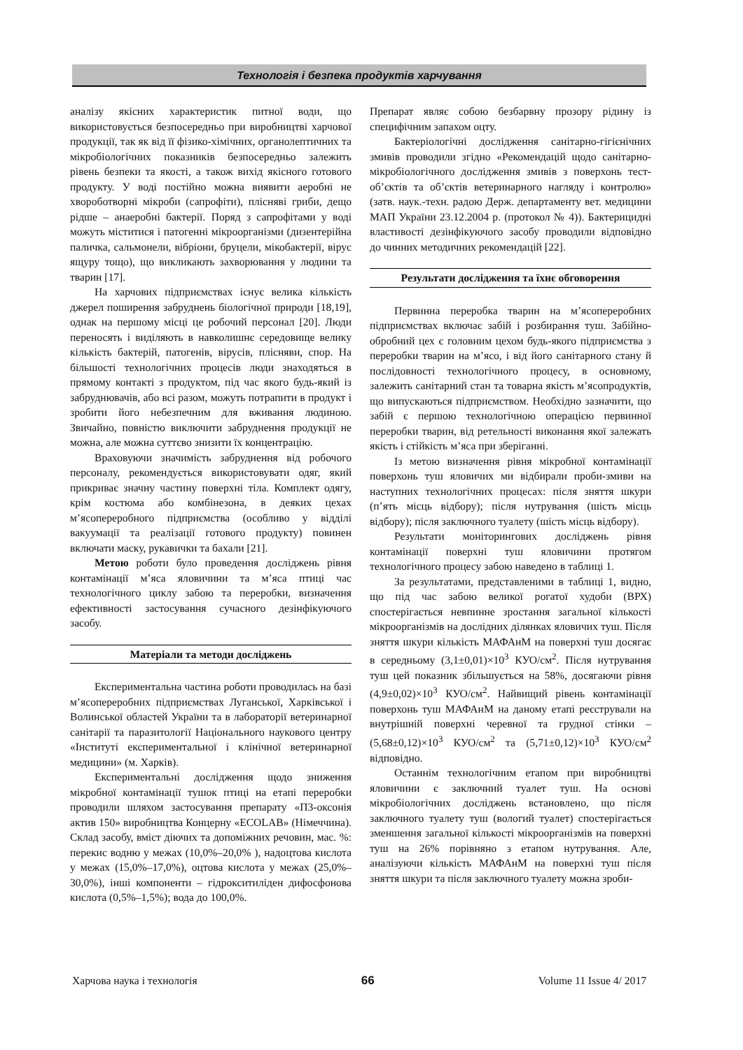Технологія і безпека продуктів харчування
аналізу якісних характеристик питної води, що використовується безпосередньо при виробництві харчової продукції, так як від її фізико-хімічних, органолептичних та мікробіологічних показників безпосередньо залежить рівень безпеки та якості, а також вихід якісного готового продукту. У воді постійно можна виявити аеробні не хвороботворні мікроби (сапрофіти), плісняві гриби, дещо рідше – анаеробні бактерії. Поряд з сапрофітами у воді можуть міститися і патогенні мікроорганізми (дизентерійна паличка, сальмонели, вібріони, бруцели, мікобактерії, вірус ящуру тощо), що викликають захворювання у людини та тварин [17].
На харчових підприємствах існує велика кількість джерел поширення забруднень біологічної природи [18,19], однак на першому місці це робочий персонал [20]. Люди переносять і виділяють в навколишнє середовище велику кількість бактерій, патогенів, вірусів, плісняви, спор. На більшості технологічних процесів люди знаходяться в прямому контакті з продуктом, під час якого будь-який із забруднювачів, або всі разом, можуть потрапити в продукт і зробити його небезпечним для вживання людиною. Звичайно, повністю виключити забруднення продукції не можна, але можна суттєво знизити їх концентрацію.
Враховуючи значимість забруднення від робочого персоналу, рекомендується використовувати одяг, який прикриває значну частину поверхні тіла. Комплект одягу, крім костюма або комбінезона, в деяких цехах м’ясопереробного підприємства (особливо у відділі вакуумації та реалізації готового продукту) повинен включати маску, рукавички та бахали [21].
Метою роботи було проведення досліджень рівня контамінації м’яса яловичини та м’яса птиці час технологічного циклу забою та переробки, визначення ефективності застосування сучасного дезінфікуючого засобу.
Матеріали та методи досліджень
Експериментальна частина роботи проводилась на базі м’ясопереробних підприємствах Луганської, Харківської і Волинської областей України та в лабораторії ветеринарної санітарії та паразитології Національного наукового центру «Інституті експериментальної і клінічної ветеринарної медицини» (м. Харків).
Експериментальні дослідження щодо зниження мікробної контамінації тушок птиці на етапі переробки проводили шляхом застосування препарату «П3-оксонія актив 150» виробництва Концерну «ECOLAB» (Німеччина). Склад засобу, вміст діючих та допоміжних речовин, мас. %: перекис водню у межах (10,0%–20,0% ), надоцтова кислота у межах (15,0%–17,0%), оцтова кислота у межах (25,0%–30,0%), інші компоненти – гідрокситиліден дифосфонова кислота (0,5%–1,5%); вода до 100,0%.
Препарат являє собою безбарвну прозору рідину із специфічним запахом оцту.
Бактеріологічні дослідження санітарно-гігієнічних змивів проводили згідно «Рекомендацій щодо санітарно-мікробіологічного дослідження змивів з поверхонь тест-об’єктів та об’єктів ветеринарного нагляду і контролю» (затв. наук.-техн. радою Держ. департаменту вет. медицини МАП України 23.12.2004 р. (протокол № 4)). Бактерицидні властивості дезінфікуючого засобу проводили відповідно до чинних методичних рекомендацій [22].
Результати дослідження та їхнє обговорення
Первинна переробка тварин на м’ясопереробних підприємствах включає забій і розбирання туш. Забійно-обробний цех є головним цехом будь-якого підприємства з переробки тварин на м’ясо, і від його санітарного стану й послідовності технологічного процесу, в основному, залежить санітарний стан та товарна якість м’ясопродуктів, що випускаються підприємством. Необхідно зазначити, що забій є першою технологічною операцією первинної переробки тварин, від ретельності виконання якої залежать якість і стійкість м’яса при зберіганні.
Із метою визначення рівня мікробної контамінації поверхонь туш яловичих ми відбирали проби-змиви на наступних технологічних процесах: після зняття шкури (п’ять місць відбору); після нутрування (шість місць відбору); після заключного туалету (шість місць відбору).
Результати моніторингових досліджень рівня контамінації поверхні туш яловичини протягом технологічного процесу забою наведено в таблиці 1.
За результатами, представленими в таблиці 1, видно, що під час забою великої рогатої худоби (ВРХ) спостерігається невпинне зростання загальної кількості мікроорганізмів на дослідних ділянках яловичих туш. Після зняття шкури кількість МАФАнМ на поверхні туш досягає в середньому (3,1±0,01)×10<sup>3</sup> КУО/см<sup>2</sup>. Після нутрування туш цей показник збільшується на 58%, досягаючи рівня (4,9±0,02)×10<sup>3</sup> КУО/см<sup>2</sup>. Найвищий рівень контамінації поверхонь туш МАФАнМ на даному етапі реєстрували на внутрішній поверхні черевної та грудної стінки – (5,68±0,12)×10<sup>3</sup> КУО/см<sup>2</sup> та (5,71±0,12)×10<sup>3</sup> КУО/см<sup>2</sup> відповідно.
Останнім технологічним етапом при виробництві яловичини є заключний туалет туш. На основі мікробіологічних досліджень встановлено, що після заключного туалету туш (вологий туалет) спостерігається зменшення загальної кількості мікроорганізмів на поверхні туш на 26% порівняно з етапом нутрування. Але, аналізуючи кількість МАФАнМ на поверхні туш після зняття шкури та після заключного туалету можна зроби-
Харчова наука і технологія 66 Volume 11 Issue 4/ 2017